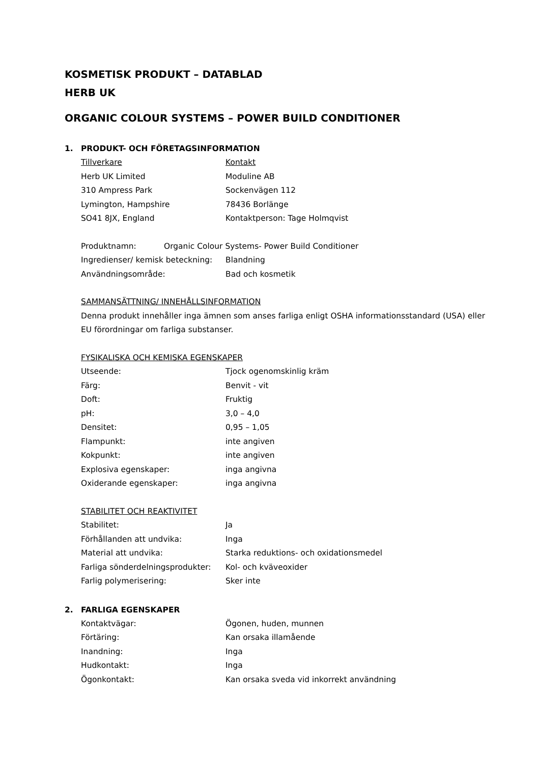KOSMETISK PRODUKT – DATABLAD
HERB UK
ORGANIC COLOUR SYSTEMS – POWER BUILD CONDITIONER
1. PRODUKT- OCH FÖRETAGSINFORMATION
| Tillverkare | Kontakt |
| Herb UK Limited | Moduline AB |
| 310 Ampress Park | Sockenvägen 112 |
| Lymington, Hampshire | 78436 Borlänge |
| SO41 8JX, England | Kontaktperson: Tage Holmqvist |
Produktnamn: Organic Colour Systems- Power Build Conditioner
| Ingredienser/ kemisk beteckning: | Blandning |
| Användningsområde: | Bad och kosmetik |
SAMMANSÄTTNING/ INNEHÅLLSINFORMATION
Denna produkt innehåller inga ämnen som anses farliga enligt OSHA informationsstandard (USA) eller EU förordningar om farliga substanser.
FYSIKALISKA OCH KEMISKA EGENSKAPER
| Utseende: | Tjock ogenomskinlig kräm |
| Färg: | Benvit - vit |
| Doft: | Fruktig |
| pH: | 3,0 – 4,0 |
| Densitet: | 0,95 – 1,05 |
| Flampunkt: | inte angiven |
| Kokpunkt: | inte angiven |
| Explosiva egenskaper: | inga angivna |
| Oxiderande egenskaper: | inga angivna |
STABILITET OCH REAKTIVITET
| Stabilitet: | Ja |
| Förhållanden att undvika: | Inga |
| Material att undvika: | Starka reduktions- och oxidationsmedel |
| Farliga sönderdelningsprodukter: | Kol- och kväveoxider |
| Farlig polymerisering: | Sker inte |
2. FARLIGA EGENSKAPER
| Kontaktvägar: | Ögonen, huden, munnen |
| Förtäring: | Kan orsaka illamående |
| Inandning: | Inga |
| Hudkontakt: | Inga |
| Ögonkontakt: | Kan orsaka sveda vid inkorrekt användning |